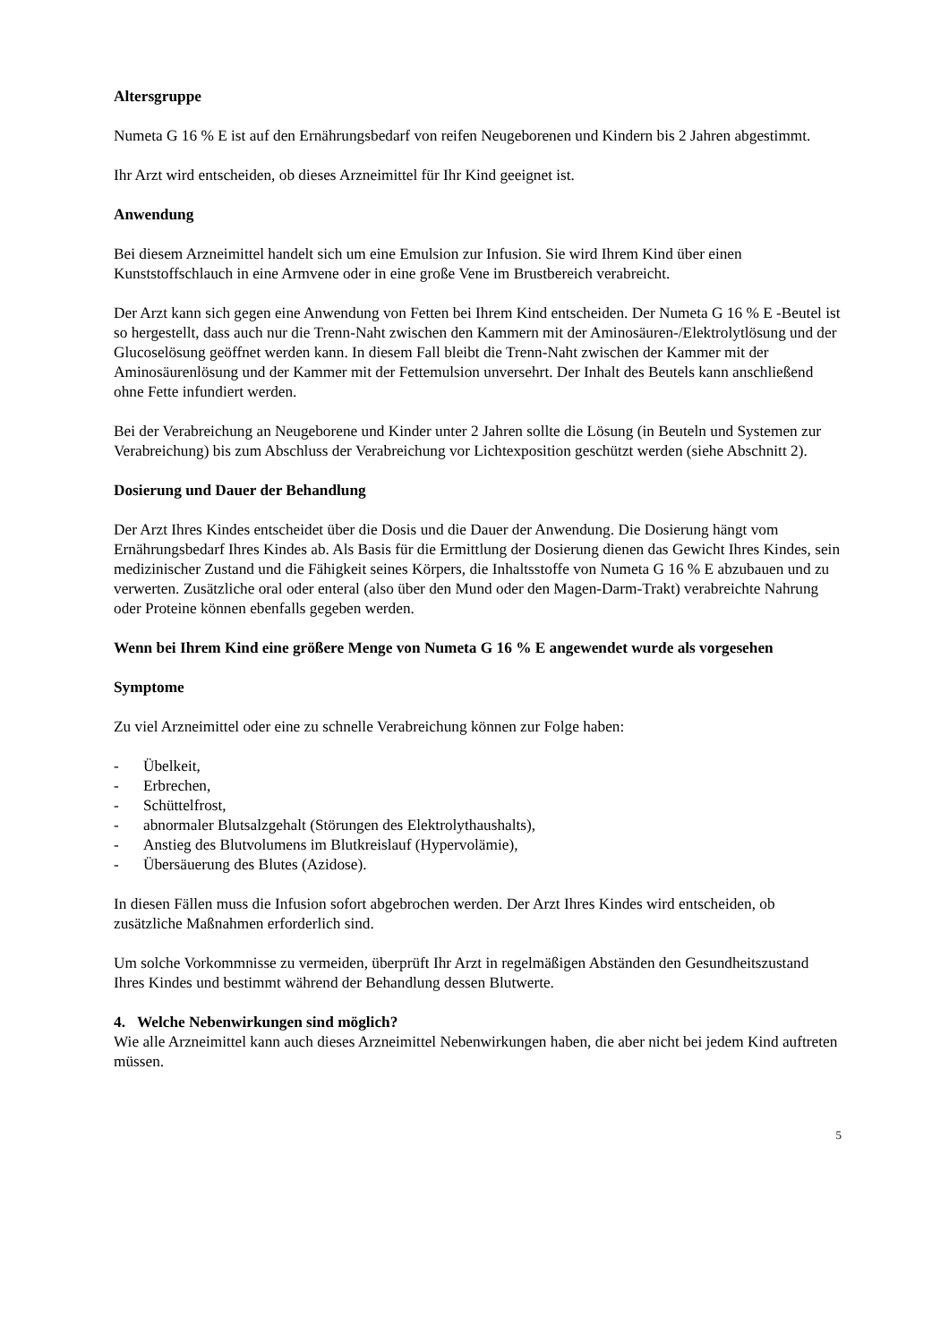Altersgruppe
Numeta G 16 % E ist auf den Ernährungsbedarf von reifen Neugeborenen und Kindern bis 2 Jahren abgestimmt.
Ihr Arzt wird entscheiden, ob dieses Arzneimittel für Ihr Kind geeignet ist.
Anwendung
Bei diesem Arzneimittel handelt sich um eine Emulsion zur Infusion. Sie wird Ihrem Kind über einen Kunststoffschlauch in eine Armvene oder in eine große Vene im Brustbereich verabreicht.
Der Arzt kann sich gegen eine Anwendung von Fetten bei Ihrem Kind entscheiden. Der Numeta G 16 % E -Beutel ist so hergestellt, dass auch nur die Trenn-Naht zwischen den Kammern mit der Aminosäuren-/Elektrolytlösung und der Glucoselösung geöffnet werden kann. In diesem Fall bleibt die Trenn-Naht zwischen der Kammer mit der Aminosäurenlösung und der Kammer mit der Fettemulsion unversehrt. Der Inhalt des Beutels kann anschließend ohne Fette infundiert werden.
Bei der Verabreichung an Neugeborene und Kinder unter 2 Jahren sollte die Lösung (in Beuteln und Systemen zur Verabreichung) bis zum Abschluss der Verabreichung vor Lichtexposition geschützt werden (siehe Abschnitt 2).
Dosierung und Dauer der Behandlung
Der Arzt Ihres Kindes entscheidet über die Dosis und die Dauer der Anwendung. Die Dosierung hängt vom Ernährungsbedarf Ihres Kindes ab. Als Basis für die Ermittlung der Dosierung dienen das Gewicht Ihres Kindes, sein medizinischer Zustand und die Fähigkeit seines Körpers, die Inhaltsstoffe von Numeta G 16 % E abzubauen und zu verwerten. Zusätzliche oral oder enteral (also über den Mund oder den Magen-Darm-Trakt) verabreichte Nahrung oder Proteine können ebenfalls gegeben werden.
Wenn bei Ihrem Kind eine größere Menge von Numeta G 16 % E angewendet wurde als vorgesehen
Symptome
Zu viel Arzneimittel oder eine zu schnelle Verabreichung können zur Folge haben:
- Übelkeit,
- Erbrechen,
- Schüttelfrost,
- abnormaler Blutsalzgehalt (Störungen des Elektrolythaushalts),
- Anstieg des Blutvolumens im Blutkreislauf (Hypervolämie),
- Übersäuerung des Blutes (Azidose).
In diesen Fällen muss die Infusion sofort abgebrochen werden. Der Arzt Ihres Kindes wird entscheiden, ob zusätzliche Maßnahmen erforderlich sind.
Um solche Vorkommnisse zu vermeiden, überprüft Ihr Arzt in regelmäßigen Abständen den Gesundheitszustand Ihres Kindes und bestimmt während der Behandlung dessen Blutwerte.
4. Welche Nebenwirkungen sind möglich?
Wie alle Arzneimittel kann auch dieses Arzneimittel Nebenwirkungen haben, die aber nicht bei jedem Kind auftreten müssen.
5